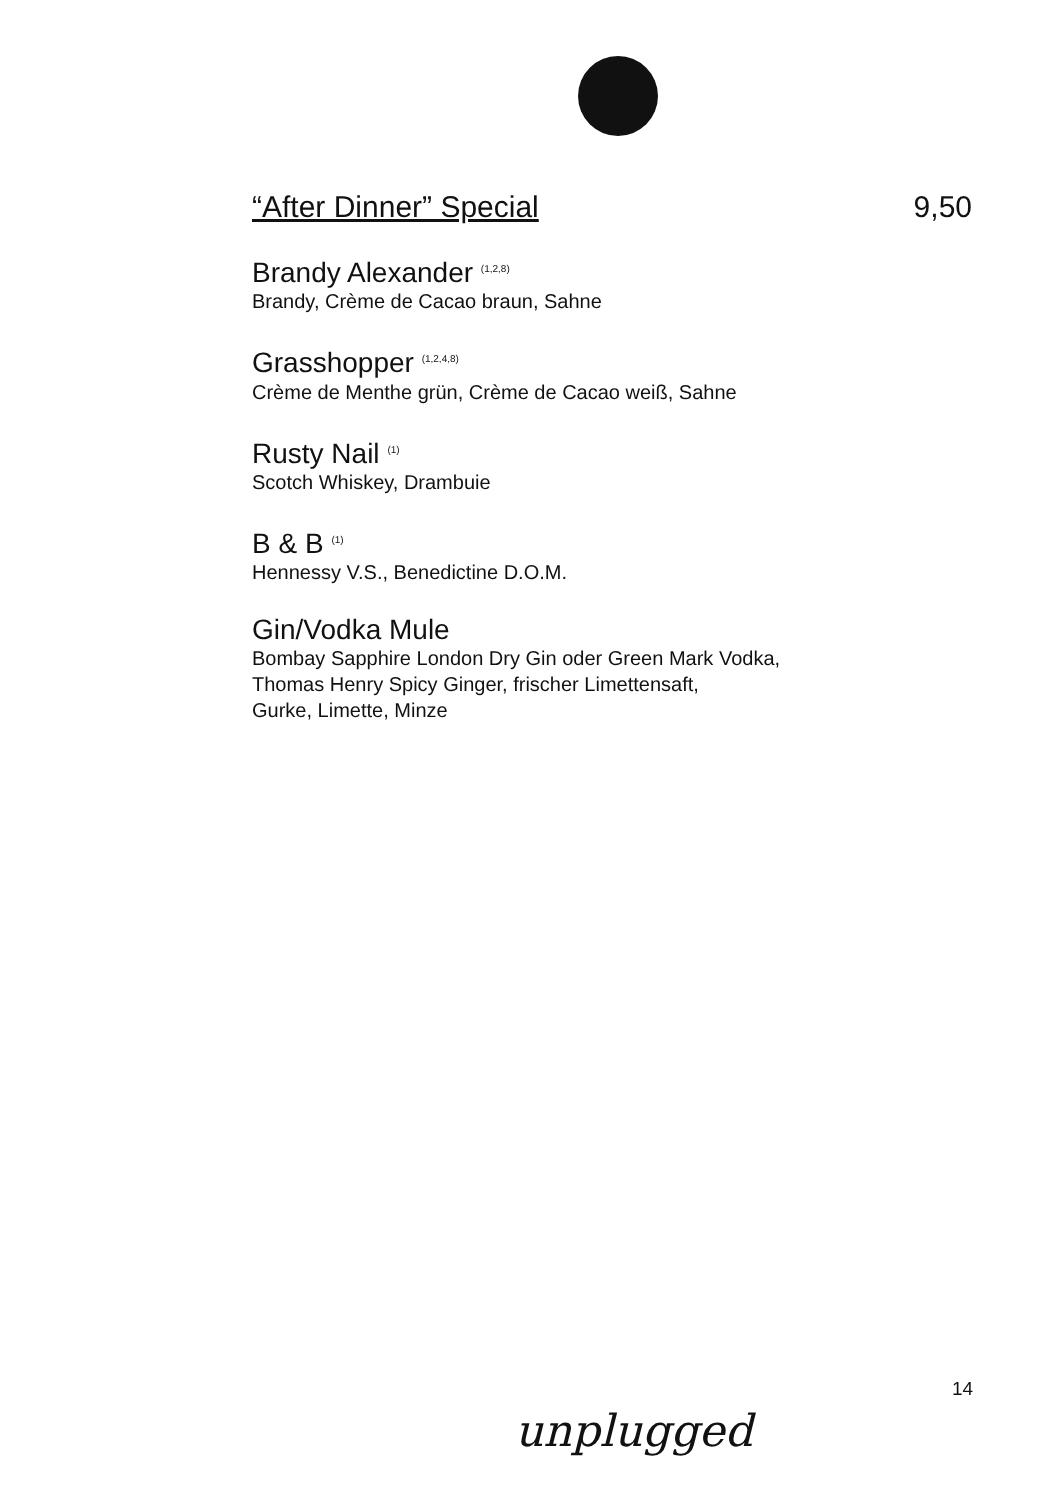“After Dinner” Special 9,50
Brandy Alexander <sup>(1,2,8)</sup>
Brandy, Crème de Cacao braun, Sahne
Grasshopper <sup>(1,2,4,8)</sup>
Crème de Menthe grün, Crème de Cacao weiß, Sahne
Rusty Nail <sup>(1)</sup>
Scotch Whiskey, Drambuie
B & B <sup>(1)</sup>
Hennessy V.S., Benedictine D.O.M.
Gin/Vodka Mule
Bombay Sapphire London Dry Gin oder Green Mark Vodka,
Thomas Henry Spicy Ginger, frischer Limettensaft,
Gurke, Limette, Minze
14
unplugged